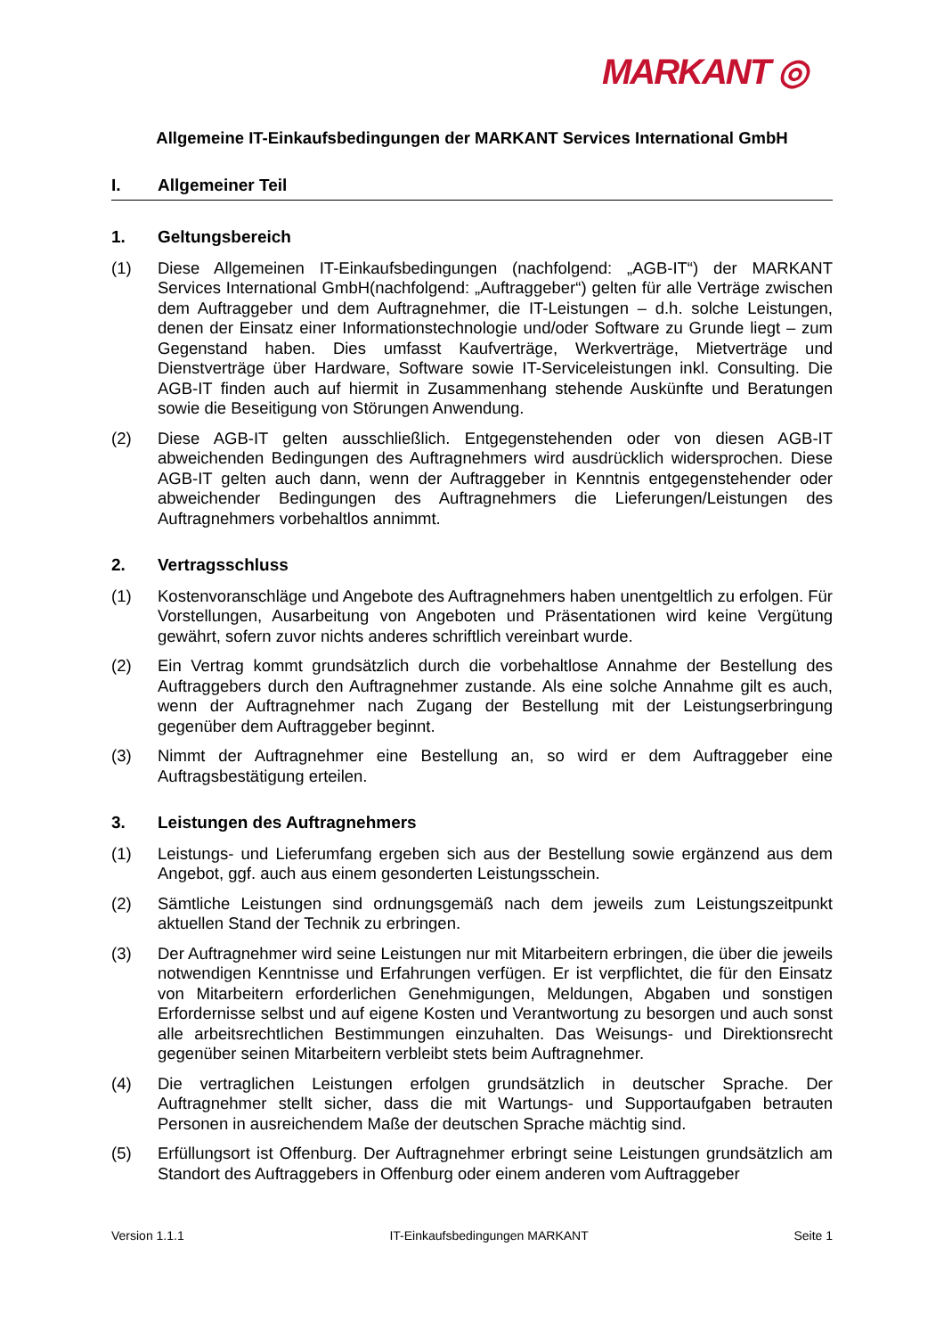MARKANT ◎
Allgemeine IT-Einkaufsbedingungen der MARKANT Services International GmbH
I. Allgemeiner Teil
1. Geltungsbereich
(1) Diese Allgemeinen IT-Einkaufsbedingungen (nachfolgend: „AGB-IT“) der MARKANT Services International GmbH(nachfolgend: „Auftraggeber“) gelten für alle Verträge zwischen dem Auftraggeber und dem Auftragnehmer, die IT-Leistungen – d.h. solche Leistungen, denen der Einsatz einer Informationstechnologie und/oder Software zu Grunde liegt – zum Gegenstand haben. Dies umfasst Kaufverträge, Werkverträge, Mietverträge und Dienstverträge über Hardware, Software sowie IT-Serviceleistungen inkl. Consulting. Die AGB-IT finden auch auf hiermit in Zusammenhang stehende Auskünfte und Beratungen sowie die Beseitigung von Störungen Anwendung.
(2) Diese AGB-IT gelten ausschließlich. Entgegenstehenden oder von diesen AGB-IT abweichenden Bedingungen des Auftragnehmers wird ausdrücklich widersprochen. Diese AGB-IT gelten auch dann, wenn der Auftraggeber in Kenntnis entgegenstehender oder abweichender Bedingungen des Auftragnehmers die Lieferungen/Leistungen des Auftragnehmers vorbehaltlos annimmt.
2. Vertragsschluss
(1) Kostenvoranschläge und Angebote des Auftragnehmers haben unentgeltlich zu erfolgen. Für Vorstellungen, Ausarbeitung von Angeboten und Präsentationen wird keine Vergütung gewährt, sofern zuvor nichts anderes schriftlich vereinbart wurde.
(2) Ein Vertrag kommt grundsätzlich durch die vorbehaltlose Annahme der Bestellung des Auftraggebers durch den Auftragnehmer zustande. Als eine solche Annahme gilt es auch, wenn der Auftragnehmer nach Zugang der Bestellung mit der Leistungserbringung gegenüber dem Auftraggeber beginnt.
(3) Nimmt der Auftragnehmer eine Bestellung an, so wird er dem Auftraggeber eine Auftragsbestätigung erteilen.
3. Leistungen des Auftragnehmers
(1) Leistungs- und Lieferumfang ergeben sich aus der Bestellung sowie ergänzend aus dem Angebot, ggf. auch aus einem gesonderten Leistungsschein.
(2) Sämtliche Leistungen sind ordnungsgemäß nach dem jeweils zum Leistungszeitpunkt aktuellen Stand der Technik zu erbringen.
(3) Der Auftragnehmer wird seine Leistungen nur mit Mitarbeitern erbringen, die über die jeweils notwendigen Kenntnisse und Erfahrungen verfügen. Er ist verpflichtet, die für den Einsatz von Mitarbeitern erforderlichen Genehmigungen, Meldungen, Abgaben und sonstigen Erfordernisse selbst und auf eigene Kosten und Verantwortung zu besorgen und auch sonst alle arbeitsrechtlichen Bestimmungen einzuhalten. Das Weisungs- und Direktionsrecht gegenüber seinen Mitarbeitern verbleibt stets beim Auftragnehmer.
(4) Die vertraglichen Leistungen erfolgen grundsätzlich in deutscher Sprache. Der Auftragnehmer stellt sicher, dass die mit Wartungs- und Supportaufgaben betrauten Personen in ausreichendem Maße der deutschen Sprache mächtig sind.
(5) Erfüllungsort ist Offenburg. Der Auftragnehmer erbringt seine Leistungen grundsätzlich am Standort des Auftraggebers in Offenburg oder einem anderen vom Auftraggeber
Version 1.1.1 IT-Einkaufsbedingungen MARKANT Seite 1